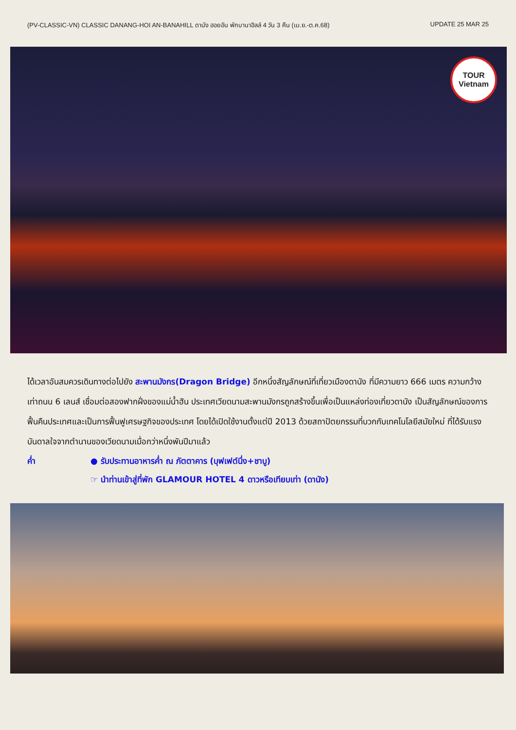(PV-CLASSIC-VN) CLASSIC DANANG-HOI AN-BANAHILL ดานัง ฮอยอัน พักบานาฮิลล์ 4 วัน 3 คืน (เม.ย.-ต.ค.68) UPDATE 25 MAR 25
TOUR
Vietnam
ได้เวลาอันสมควรเดินทางต่อไปยัง สะพานมังกร(Dragon Bridge) อีกหนึ่งสัญลักษณ์ที่เที่ยวเมืองดานัง ที่มีความยาว 666 เมตร ความกว้างเท่าถนน 6 เลนส์ เชื่อมต่อสองฟากฝั่งของแม่น้ำฮัน ประเทศเวียดนามสะพานมังกรถูกสร้างขึ้นเพื่อเป็นแหล่งท่องเที่ยวดานัง เป็นสัญลักษณ์ของการฟื้นคืนประเทศและเป็นการฟื้นฟูเศรษฐกิจของประเทศ โดยได้เปิดใช้งานตั้งแต่ปี 2013 ด้วยสถาปัตยกรรมที่บวกกับเทคโนโลยีสมัยใหม่ ที่ได้รับแรงบันดาลใจจากตำนานของเวียดนามเมื่อกว่าหนึ่งพันปีมาแล้ว
ค่ำ ● รับประทานอาหารค่ำ ณ ภัตตาคาร (บุฟเฟต์นึ่ง+ชาบู)
☞ นำท่านเข้าสู่ที่พัก GLAMOUR HOTEL 4 ดาวหรือเทียบเท่า (ดานัง)